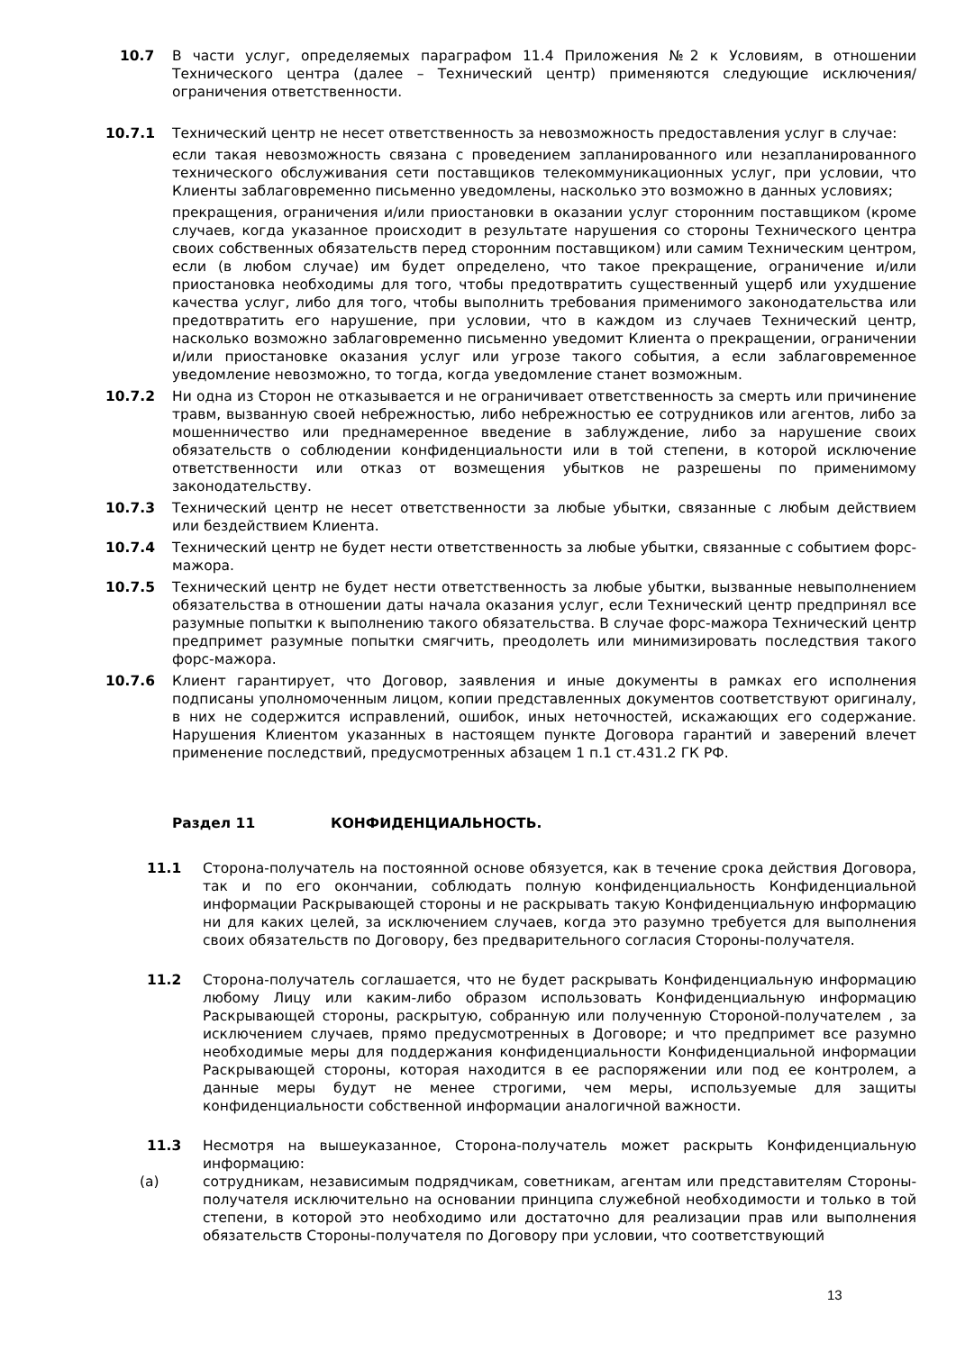10.7 В части услуг, определяемых параграфом 11.4 Приложения №2 к Условиям, в отношении Технического центра (далее – Технический центр) применяются следующие исключения/ограничения ответственности.
10.7.1 Технический центр не несет ответственность за невозможность предоставления услуг в случае:
если такая невозможность связана с проведением запланированного или незапланированного технического обслуживания сети поставщиков телекоммуникационных услуг, при условии, что Клиенты заблаговременно письменно уведомлены, насколько это возможно в данных условиях;
прекращения, ограничения и/или приостановки в оказании услуг сторонним поставщиком (кроме случаев, когда указанное происходит в результате нарушения со стороны Технического центра своих собственных обязательств перед сторонним поставщиком) или самим Техническим центром, если (в любом случае) им будет определено, что такое прекращение, ограничение и/или приостановка необходимы для того, чтобы предотвратить существенный ущерб или ухудшение качества услуг, либо для того, чтобы выполнить требования применимого законодательства или предотвратить его нарушение, при условии, что в каждом из случаев Технический центр, насколько возможно заблаговременно письменно уведомит Клиента о прекращении, ограничении и/или приостановке оказания услуг или угрозе такого события, а если заблаговременное уведомление невозможно, то тогда, когда уведомление станет возможным.
10.7.2 Ни одна из Сторон не отказывается и не ограничивает ответственность за смерть или причинение травм, вызванную своей небрежностью, либо небрежностью ее сотрудников или агентов, либо за мошенничество или преднамеренное введение в заблуждение, либо за нарушение своих обязательств о соблюдении конфиденциальности или в той степени, в которой исключение ответственности или отказ от возмещения убытков не разрешены по применимому законодательству.
10.7.3 Технический центр не несет ответственности за любые убытки, связанные с любым действием или бездействием Клиента.
10.7.4 Технический центр не будет нести ответственность за любые убытки, связанные с событием форс-мажора.
10.7.5 Технический центр не будет нести ответственность за любые убытки, вызванные невыполнением обязательства в отношении даты начала оказания услуг, если Технический центр предпринял все разумные попытки к выполнению такого обязательства. В случае форс-мажора Технический центр предпримет разумные попытки смягчить, преодолеть или минимизировать последствия такого форс-мажора.
10.7.6 Клиент гарантирует, что Договор, заявления и иные документы в рамках его исполнения подписаны уполномоченным лицом, копии представленных документов соответствуют оригиналу, в них не содержится исправлений, ошибок, иных неточностей, искажающих его содержание. Нарушения Клиентом указанных в настоящем пункте Договора гарантий и заверений влечет применение последствий, предусмотренных абзацем 1 п.1 ст.431.2 ГК РФ.
Раздел 11 КОНФИДЕНЦИАЛЬНОСТЬ.
11.1 Сторона-получатель на постоянной основе обязуется, как в течение срока действия Договора, так и по его окончании, соблюдать полную конфиденциальность Конфиденциальной информации Раскрывающей стороны и не раскрывать такую Конфиденциальную информацию ни для каких целей, за исключением случаев, когда это разумно требуется для выполнения своих обязательств по Договору, без предварительного согласия Стороны-получателя.
11.2 Сторона-получатель соглашается, что не будет раскрывать Конфиденциальную информацию любому Лицу или каким-либо образом использовать Конфиденциальную информацию Раскрывающей стороны, раскрытую, собранную или полученную Стороной-получателем , за исключением случаев, прямо предусмотренных в Договоре; и что предпримет все разумно необходимые меры для поддержания конфиденциальности Конфиденциальной информации Раскрывающей стороны, которая находится в ее распоряжении или под ее контролем, а данные меры будут не менее строгими, чем меры, используемые для защиты конфиденциальности собственной информации аналогичной важности.
11.3 Несмотря на вышеуказанное, Сторона-получатель может раскрыть Конфиденциальную информацию:
(a) сотрудникам, независимым подрядчикам, советникам, агентам или представителям Стороны-получателя исключительно на основании принципа служебной необходимости и только в той степени, в которой это необходимо или достаточно для реализации прав или выполнения обязательств Стороны-получателя по Договору при условии, что соответствующий
13